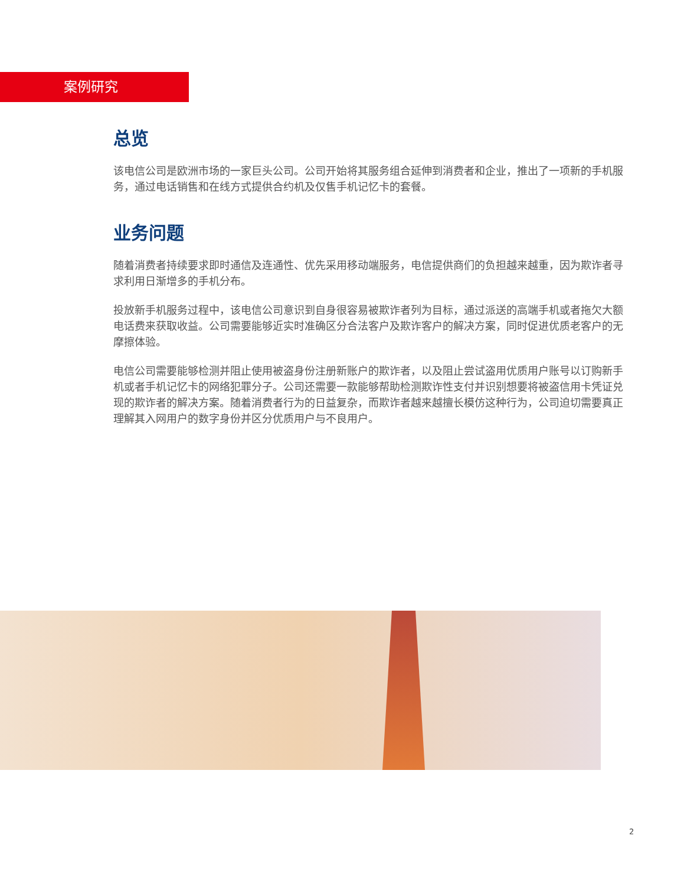案例研究
总览
该电信公司是欧洲市场的一家巨头公司。公司开始将其服务组合延伸到消费者和企业，推出了一项新的手机服务，通过电话销售和在线方式提供合约机及仅售手机记忆卡的套餐。
业务问题
随着消费者持续要求即时通信及连通性、优先采用移动端服务，电信提供商们的负担越来越重，因为欺诈者寻求利用日渐增多的手机分布。
投放新手机服务过程中，该电信公司意识到自身很容易被欺诈者列为目标，通过派送的高端手机或者拖欠大额电话费来获取收益。公司需要能够近实时准确区分合法客户及欺诈客户的解决方案，同时促进优质老客户的无摩擦体验。
电信公司需要能够检测并阻止使用被盗身份注册新账户的欺诈者，以及阻止尝试盗用优质用户账号以订购新手机或者手机记忆卡的网络犯罪分子。公司还需要一款能够帮助检测欺诈性支付并识别想要将被盗信用卡凭证兑现的欺诈者的解决方案。随着消费者行为的日益复杂，而欺诈者越来越擅长模仿这种行为，公司迫切需要真正理解其入网用户的数字身份并区分优质用户与不良用户。
2